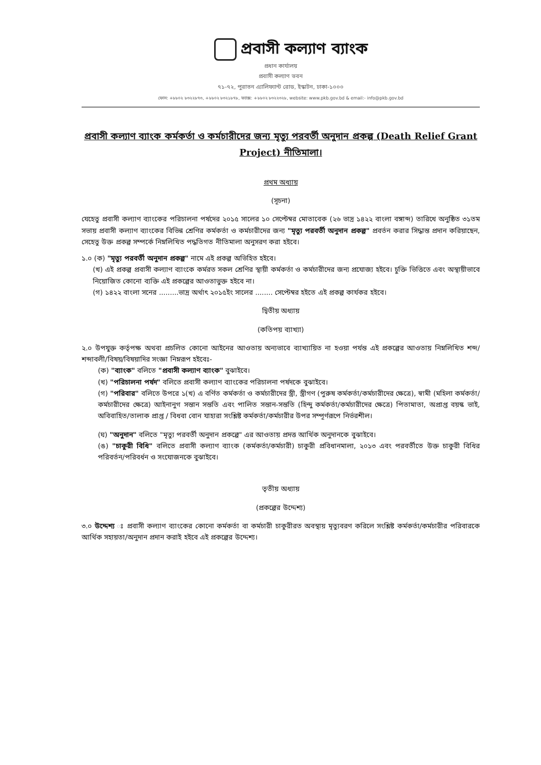প্রবাসী কল্যাণ ব্যাংক
প্রধান কার্যালয়
প্রবাসী কল্যাণ ভবন
৭১-৭২, পুরাতন এ্যালিফ্যান্ট রোড, ইস্কাটন, ঢাকা-১০০০
ফোন: +৮৮০২ ৮৩২২৮৭৩, +৮৮০২ ৮৩২১৮৭৮, ফ্যাক্স: +৮৮০২ ৮৩২২৩২৮, website: www.pkb.gov.bd & email:- info@pkb.gov.bd
প্রবাসী কল্যাণ ব্যাংক কর্মকর্তা ও কর্মচারীদের জন্য মৃত্যু পরবর্তী অনুদান প্রকল্প (Death Relief Grant Project) নীতিমালা।
প্রথম অধ্যায়
(সূচনা)
যেহেতু প্রবাসী কল্যাণ ব্যাংকের পরিচালনা পর্ষদের ২০১৫ সালের ১০ সেপ্টেম্বর মোতাবেক (২৬ ভাদ্র ১৪২২ বাংলা বঙ্গাব্দ) তারিখে অনুষ্ঠিত ৩১তম সভায় প্রবাসী কল্যাণ ব্যাংকের বিভিন্ন শ্রেণির কর্মকর্তা ও কর্মচারীদের জন্য "মৃত্যু পরবর্তী অনুদান প্রকল্প" প্রবর্তন করার সিদ্ধান্ত প্রদান করিয়াছেন, সেহেতু উক্ত প্রকল্প সম্পর্কে নিম্নলিখিত পদ্ধতিগত নীতিমালা অনুসরণ করা হইবে।
১.০ (ক) "মৃত্যু পরবর্তী অনুদান প্রকল্প" নামে এই প্রকল্প অভিহিত হইবে।
(খ) এই প্রকল্প প্রবাসী কল্যাণ ব্যাংকে কর্মরত সকল শ্রেণির স্থায়ী কর্মকর্তা ও কর্মচারীদের জন্য প্রযোজ্য হইবে। চুক্তি ভিত্তিতে এবং অস্থায়ীভাবে নিয়োজিত কোনো ব্যক্তি এই প্রকল্পের আওতাভুক্ত হইবে না।
(গ) ১৪২২ বাংলা সনের .........ভাদ্র অর্থাৎ ২০১৫ইং সালের ........ সেপ্টেম্বর হইতে এই প্রকল্প কার্যকর হইবে।
দ্বিতীয় অধ্যায়
(কতিপয় ব্যাখ্যা)
২.০ উপযুক্ত কর্তৃপক্ষ অথবা প্রচলিত কোনো আইনের আওতায় অন্যভাবে ব্যাখ্যায়িত না হওয়া পর্যন্ত এই প্রকল্পের আওতায় নিম্নলিখিত শব্দ/শব্দাবলী/বিষয়/বিষয়াদির সংজ্ঞা নিম্নরূপ হইবেঃ-
(ক) "ব্যাংক" বলিতে "প্রবাসী কল্যাণ ব্যাংক" বুঝাইবে।
(খ) "পরিচালনা পর্ষদ" বলিতে প্রবাসী কল্যাণ ব্যাংকের পরিচালনা পর্ষদকে বুঝাইবে।
(গ) "পরিবার" বলিতে উপরে ১(খ) এ বর্ণিত কর্মকর্তা ও কর্মচারীদের স্ত্রী, স্ত্রীগণ (পুরুষ কর্মকর্তা/কর্মচারীদের ক্ষেত্রে), স্বামী (মহিলা কর্মকর্তা/কর্মচারীদের ক্ষেত্রে) আইনানুগ সন্তান সন্ততি এবং পালিত সন্তান-সন্ততি (হিন্দু কর্মকর্তা/কর্মচারীদের ক্ষেত্রে) পিতামাতা, অপ্রাপ্ত বয়স্ক ভাই, অবিবাহিত/তালাক প্রাপ্ত / বিধবা বোন যাহারা সংশ্লিষ্ট কর্মকর্তা/কর্মচারীর উপর সম্পূর্ণরূপে নির্ভরশীল।
(ঘ) "অনুদান" বলিতে "মৃত্যু পরবর্তী অনুদান প্রকল্পে" এর আওতায় প্রদত্ত আর্থিক অনুদানকে বুঝাইবে।
(ঙ) "চাকুরী বিধি" বলিতে প্রবাসী কল্যাণ ব্যাংক (কর্মকর্তা/কর্মচারী) চাকুরী প্রবিধানমালা, ২০১৩ এবং পরবর্তীতে উক্ত চাকুরী বিধির পরিবর্তন/পরিবর্ধন ও সংযোজনকে বুঝাইবে।
তৃতীয় অধ্যায়
(প্রকল্পের উদ্দেশ্য)
৩.০ উদ্দেশ্য ঃ প্রবাসী কল্যাণ ব্যাংকের কোনো কর্মকর্তা বা কর্মচারী চাকুরীরত অবস্থায় মৃত্যুবরণ করিলে সংশ্লিষ্ট কর্মকর্তা/কর্মচারীর পরিবারকে আর্থিক সহায়তা/অনুদান প্রদান করাই হইবে এই প্রকল্পের উদ্দেশ্য।